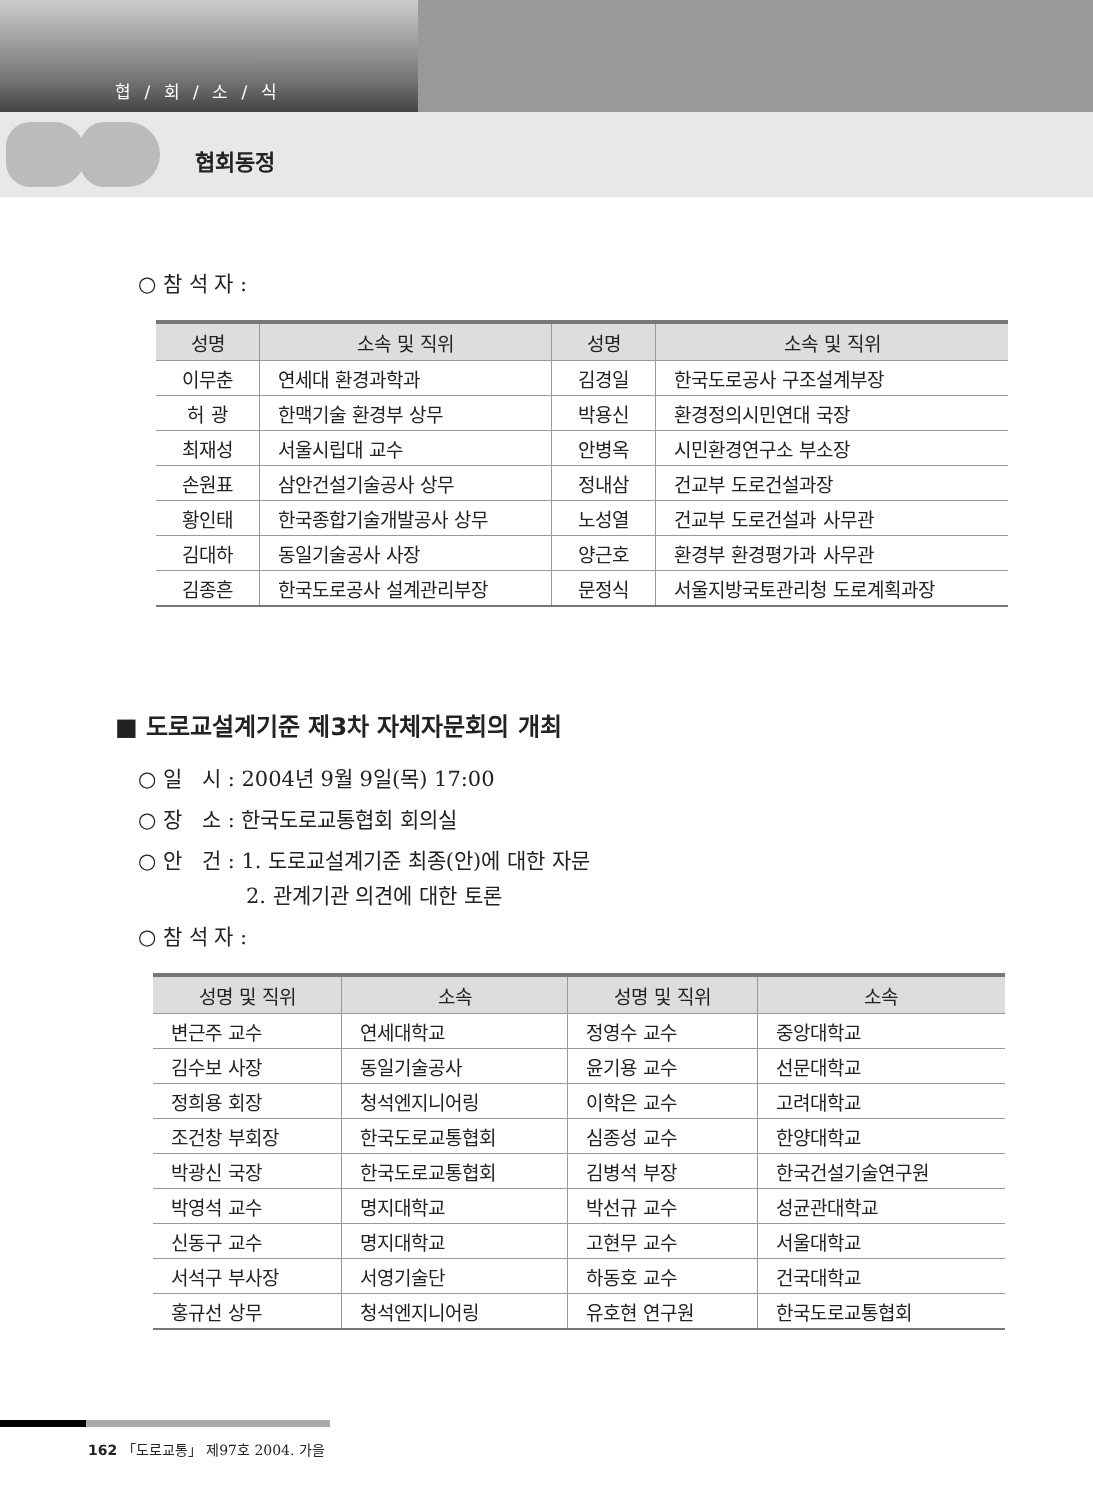협 / 회 / 소 / 식
협회동정
○ 참 석 자 :
| 성명 | 소속 및 직위 | 성명 | 소속 및 직위 |
| --- | --- | --- | --- |
| 이무춘 | 연세대 환경과학과 | 김경일 | 한국도로공사 구조설계부장 |
| 허 광 | 한맥기술 환경부 상무 | 박용신 | 환경정의시민연대 국장 |
| 최재성 | 서울시립대 교수 | 안병옥 | 시민환경연구소 부소장 |
| 손원표 | 삼안건설기술공사 상무 | 정내삼 | 건교부 도로건설과장 |
| 황인태 | 한국종합기술개발공사 상무 | 노성열 | 건교부 도로건설과 사무관 |
| 김대하 | 동일기술공사 사장 | 양근호 | 환경부 환경평가과 사무관 |
| 김종흔 | 한국도로공사 설계관리부장 | 문정식 | 서울지방국토관리청 도로계획과장 |
■ 도로교설계기준 제3차 자체자문회의 개최
○ 일 시 : 2004년 9월 9일(목) 17:00
○ 장 소 : 한국도로교통협회 회의실
○ 안 건 : 1. 도로교설계기준 최종(안)에 대한 자문
2. 관계기관 의견에 대한 토론
○ 참 석 자 :
| 성명 및 직위 | 소속 | 성명 및 직위 | 소속 |
| --- | --- | --- | --- |
| 변근주 교수 | 연세대학교 | 정영수 교수 | 중앙대학교 |
| 김수보 사장 | 동일기술공사 | 윤기용 교수 | 선문대학교 |
| 정희용 회장 | 청석엔지니어링 | 이학은 교수 | 고려대학교 |
| 조건창 부회장 | 한국도로교통협회 | 심종성 교수 | 한양대학교 |
| 박광신 국장 | 한국도로교통협회 | 김병석 부장 | 한국건설기술연구원 |
| 박영석 교수 | 명지대학교 | 박선규 교수 | 성균관대학교 |
| 신동구 교수 | 명지대학교 | 고현무 교수 | 서울대학교 |
| 서석구 부사장 | 서영기술단 | 하동호 교수 | 건국대학교 |
| 홍규선 상무 | 청석엔지니어링 | 유호현 연구원 | 한국도로교통협회 |
162 「도로교통」 제97호 2004. 가을